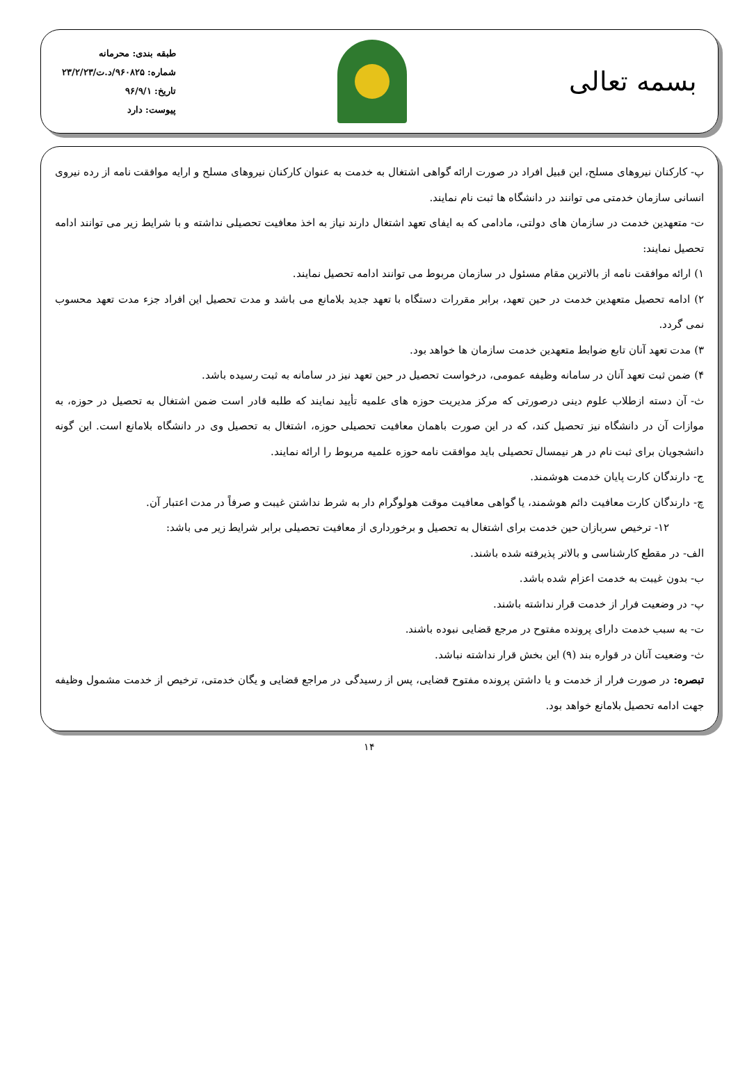بسمه تعالی
طبقه بندی: محرمانه
شماره: ۹۶۰۸۲۵/د.ت/۲۳/۲/۲۳
تاریخ: ۹۶/۹/۱
پیوست: دارد
پ- کارکنان نیروهای مسلح، این قبیل افراد در صورت ارائه گواهی اشتغال به خدمت به عنوان کارکنان نیروهای مسلح و ارایه موافقت نامه از رده نیروی انسانی سازمان خدمتی می توانند در دانشگاه ها ثبت نام نمایند.
ت- متعهدین خدمت در سازمان های دولتی، مادامی که به ایفای تعهد اشتغال دارند نیاز به اخذ معافیت تحصیلی نداشته و با شرایط زیر می توانند ادامه تحصیل نمایند:
۱) ارائه موافقت نامه از بالاترین مقام مسئول در سازمان مربوط می توانند ادامه تحصیل نمایند.
۲) ادامه تحصیل متعهدین خدمت در حین تعهد، برابر مقررات دستگاه با تعهد جدید بلامانع می باشد و مدت تحصیل این افراد جزء مدت تعهد محسوب نمی گردد.
۳) مدت تعهد آنان تابع ضوابط متعهدین خدمت سازمان ها خواهد بود.
۴) ضمن ثبت تعهد آنان در سامانه وظیفه عمومی، درخواست تحصیل در حین تعهد نیز در سامانه به ثبت رسیده باشد.
ث- آن دسته ازطلاب علوم دینی درصورتی که مرکز مدیریت حوزه های علمیه تأیید نمایند که طلبه قادر است ضمن اشتغال به تحصیل در حوزه، به موازات آن در دانشگاه نیز تحصیل کند، که در این صورت باهمان معافیت تحصیلی حوزه، اشتغال به تحصیل وی در دانشگاه بلامانع است. این گونه دانشجویان برای ثبت نام در هر نیمسال تحصیلی باید موافقت نامه حوزه علمیه مربوط را ارائه نمایند.
ج- دارندگان کارت پایان خدمت هوشمند.
چ- دارندگان کارت معافیت دائم هوشمند، یا گواهی معافیت موقت هولوگرام دار به شرط نداشتن غیبت و صرفاً در مدت اعتبار آن.
۱۲- ترخیص سربازان حین خدمت برای اشتغال به تحصیل و برخورداری از معافیت تحصیلی برابر شرایط زیر می باشد:
الف- در مقطع کارشناسی و بالاتر پذیرفته شده باشند.
ب- بدون غیبت به خدمت اعزام شده باشد.
پ- در وضعیت فرار از خدمت قرار نداشته باشند.
ت- به سبب خدمت دارای پرونده مفتوح در مرجع قضایی نبوده باشند.
ث- وضعیت آنان در قواره بند (۹) این بخش قرار نداشته نباشد.
تبصره: در صورت فرار از خدمت و یا داشتن پرونده مفتوح قضایی، پس از رسیدگی در مراجع قضایی و یگان خدمتی، ترخیص از خدمت مشمول وظیفه جهت ادامه تحصیل بلامانع خواهد بود.
۱۴